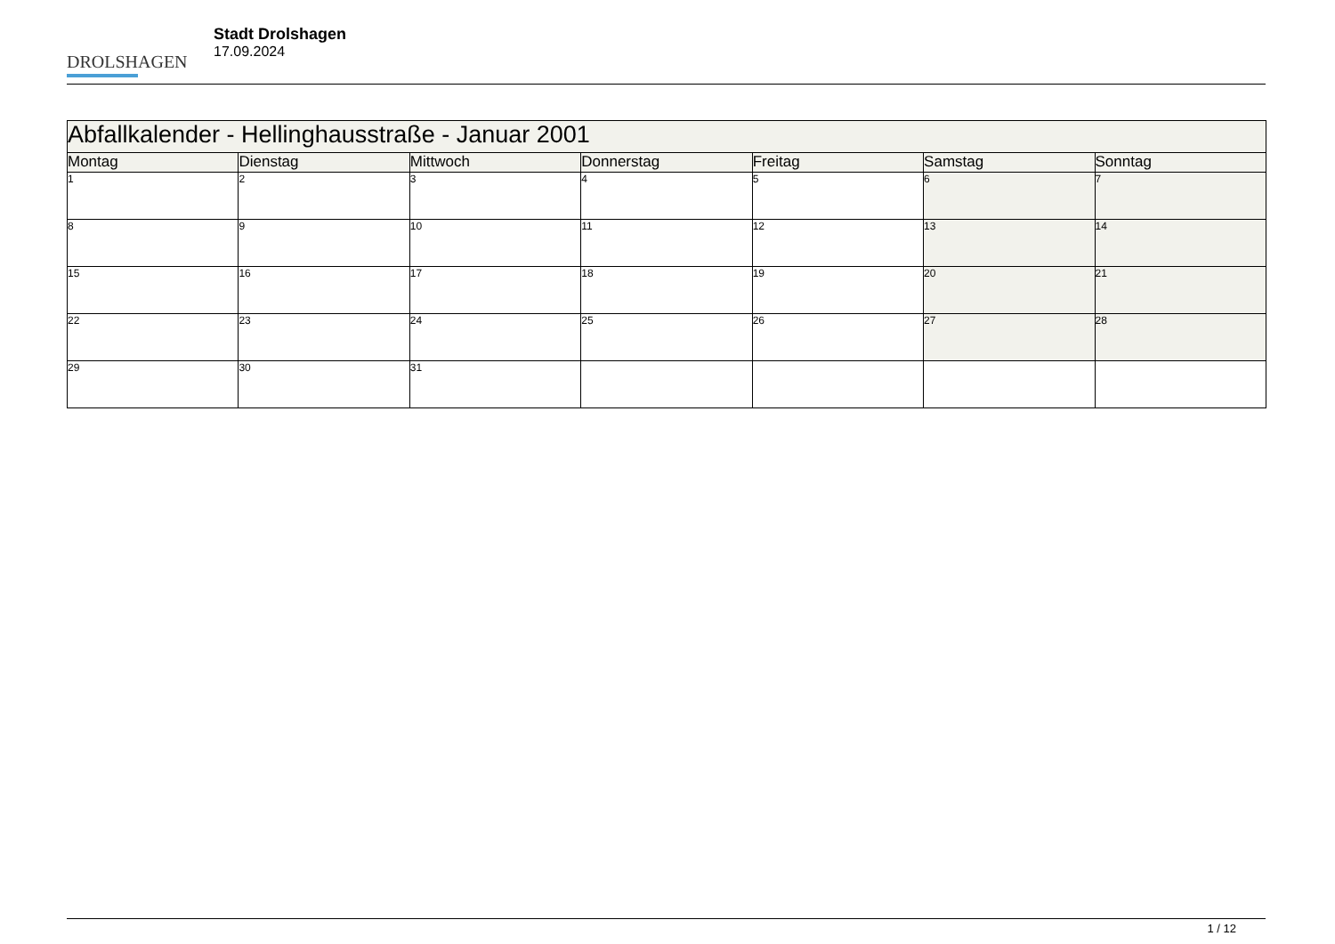DROLSHAGEN
Stadt Drolshagen
17.09.2024
| Abfallkalender - Hellinghausstraße - Januar 2001 | | | | | | |
| --- | --- | --- | --- | --- | --- | --- |
| Montag | Dienstag | Mittwoch | Donnerstag | Freitag | Samstag | Sonntag |
| 1 | 2 | 3 | 4 | 5 | 6 | 7 |
| 8 | 9 | 10 | 11 | 12 | 13 | 14 |
| 15 | 16 | 17 | 18 | 19 | 20 | 21 |
| 22 | 23 | 24 | 25 | 26 | 27 | 28 |
| 29 | 30 | 31 | | | | |
1 / 12